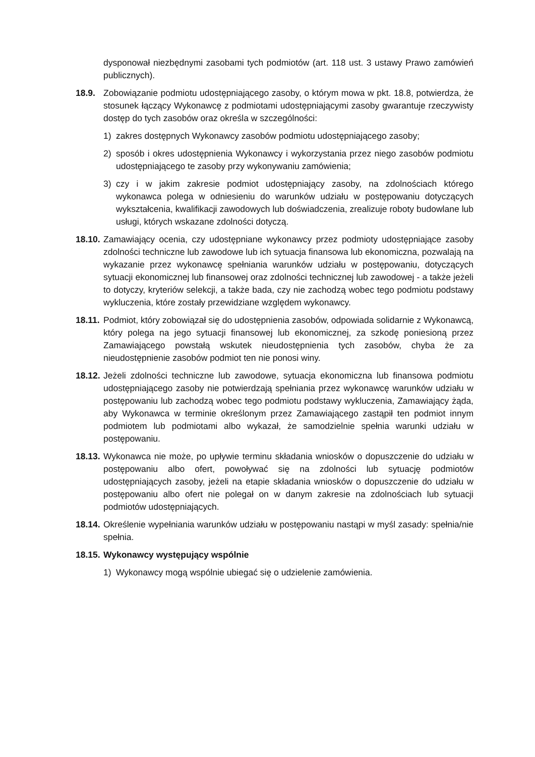dysponował niezbędnymi zasobami tych podmiotów (art. 118 ust. 3 ustawy Prawo zamówień publicznych).
18.9. Zobowiązanie podmiotu udostępniającego zasoby, o którym mowa w pkt. 18.8, potwierdza, że stosunek łączący Wykonawcę z podmiotami udostępniającymi zasoby gwarantuje rzeczywisty dostęp do tych zasobów oraz określa w szczególności:
1) zakres dostępnych Wykonawcy zasobów podmiotu udostępniającego zasoby;
2) sposób i okres udostępnienia Wykonawcy i wykorzystania przez niego zasobów podmiotu udostępniającego te zasoby przy wykonywaniu zamówienia;
3) czy i w jakim zakresie podmiot udostępniający zasoby, na zdolnościach którego wykonawca polega w odniesieniu do warunków udziału w postępowaniu dotyczących wykształcenia, kwalifikacji zawodowych lub doświadczenia, zrealizuje roboty budowlane lub usługi, których wskazane zdolności dotyczą.
18.10.
Zamawiający ocenia, czy udostępniane wykonawcy przez podmioty udostępniające zasoby zdolności techniczne lub zawodowe lub ich sytuacja finansowa lub ekonomiczna, pozwalają na wykazanie przez wykonawcę spełniania warunków udziału w postępowaniu, dotyczących sytuacji ekonomicznej lub finansowej oraz zdolności technicznej lub zawodowej - a także jeżeli to dotyczy, kryteriów selekcji, a także bada, czy nie zachodzą wobec tego podmiotu podstawy wykluczenia, które zostały przewidziane względem wykonawcy.
18.11.
Podmiot, który zobowiązał się do udostępnienia zasobów, odpowiada solidarnie z Wykonawcą, który polega na jego sytuacji finansowej lub ekonomicznej, za szkodę poniesioną przez Zamawiającego powstałą wskutek nieudostępnienia tych zasobów, chyba że za nieudostępnienie zasobów podmiot ten nie ponosi winy.
18.12.
Jeżeli zdolności techniczne lub zawodowe, sytuacja ekonomiczna lub finansowa podmiotu udostępniającego zasoby nie potwierdzają spełniania przez wykonawcę warunków udziału w postępowaniu lub zachodzą wobec tego podmiotu podstawy wykluczenia, Zamawiający żąda, aby Wykonawca w terminie określonym przez Zamawiającego zastąpił ten podmiot innym podmiotem lub podmiotami albo wykazał, że samodzielnie spełnia warunki udziału w postępowaniu.
18.13.
Wykonawca nie może, po upływie terminu składania wniosków o dopuszczenie do udziału w postępowaniu albo ofert, powoływać się na zdolności lub sytuację podmiotów udostępniających zasoby, jeżeli na etapie składania wniosków o dopuszczenie do udziału w postępowaniu albo ofert nie polegał on w danym zakresie na zdolnościach lub sytuacji podmiotów udostępniających.
18.14.
Określenie wypełniania warunków udziału w postępowaniu nastąpi w myśl zasady: spełnia/nie spełnia.
18.15.
Wykonawcy występujący wspólnie
1) Wykonawcy mogą wspólnie ubiegać się o udzielenie zamówienia.